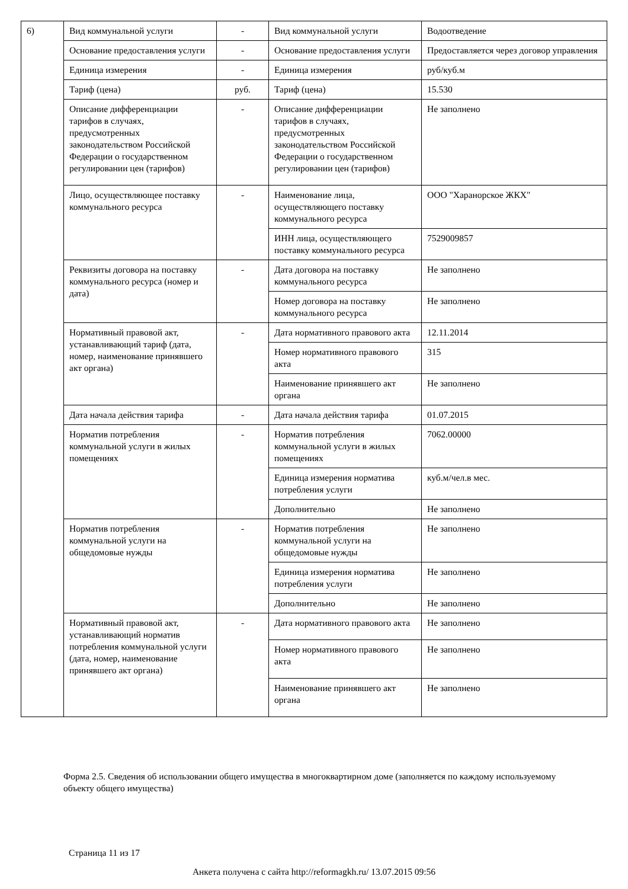| 6) | Вид коммунальной услуги | - | Вид коммунальной услуги | Водоотведение |
| | Основание предоставления услуги | - | Основание предоставления услуги | Предоставляется через договор управления |
| | Единица измерения | - | Единица измерения | руб/куб.м |
| | Тариф (цена) | руб. | Тариф (цена) | 15.530 |
| | Описание дифференциации тарифов в случаях, предусмотренных законодательством Российской Федерации о государственном регулировании цен (тарифов) | - | Описание дифференциации тарифов в случаях, предусмотренных законодательством Российской Федерации о государственном регулировании цен (тарифов) | Не заполнено |
| | Лицо, осуществляющее поставку коммунального ресурса | - | Наименование лица, осуществляющего поставку коммунального ресурса | ООО "Харанорское ЖКХ" |
| | | | ИНН лица, осуществляющего поставку коммунального ресурса | 7529009857 |
| | Реквизиты договора на поставку коммунального ресурса (номер и дата) | - | Дата договора на поставку коммунального ресурса | Не заполнено |
| | | | Номер договора на поставку коммунального ресурса | Не заполнено |
| | Нормативный правовой акт, устанавливающий тариф (дата, номер, наименование принявшего акт органа) | - | Дата нормативного правового акта | 12.11.2014 |
| | | | Номер нормативного правового акта | 315 |
| | | | Наименование принявшего акт органа | Не заполнено |
| | Дата начала действия тарифа | - | Дата начала действия тарифа | 01.07.2015 |
| | Норматив потребления коммунальной услуги в жилых помещениях | - | Норматив потребления коммунальной услуги в жилых помещениях | 7062.00000 |
| | | | Единица измерения норматива потребления услуги | куб.м/чел.в мес. |
| | | | Дополнительно | Не заполнено |
| | Норматив потребления коммунальной услуги на общедомовые нужды | - | Норматив потребления коммунальной услуги на общедомовые нужды | Не заполнено |
| | | | Единица измерения норматива потребления услуги | Не заполнено |
| | | | Дополнительно | Не заполнено |
| | Нормативный правовой акт, устанавливающий норматив потребления коммунальной услуги (дата, номер, наименование принявшего акт органа) | - | Дата нормативного правового акта | Не заполнено |
| | | | Номер нормативного правового акта | Не заполнено |
| | | | Наименование принявшего акт органа | Не заполнено |
Форма 2.5. Сведения об использовании общего имущества в многоквартирном доме (заполняется по каждому используемому объекту общего имущества)
Страница 11 из 17
Анкета получена с сайта http://reformagkh.ru/ 13.07.2015 09:56